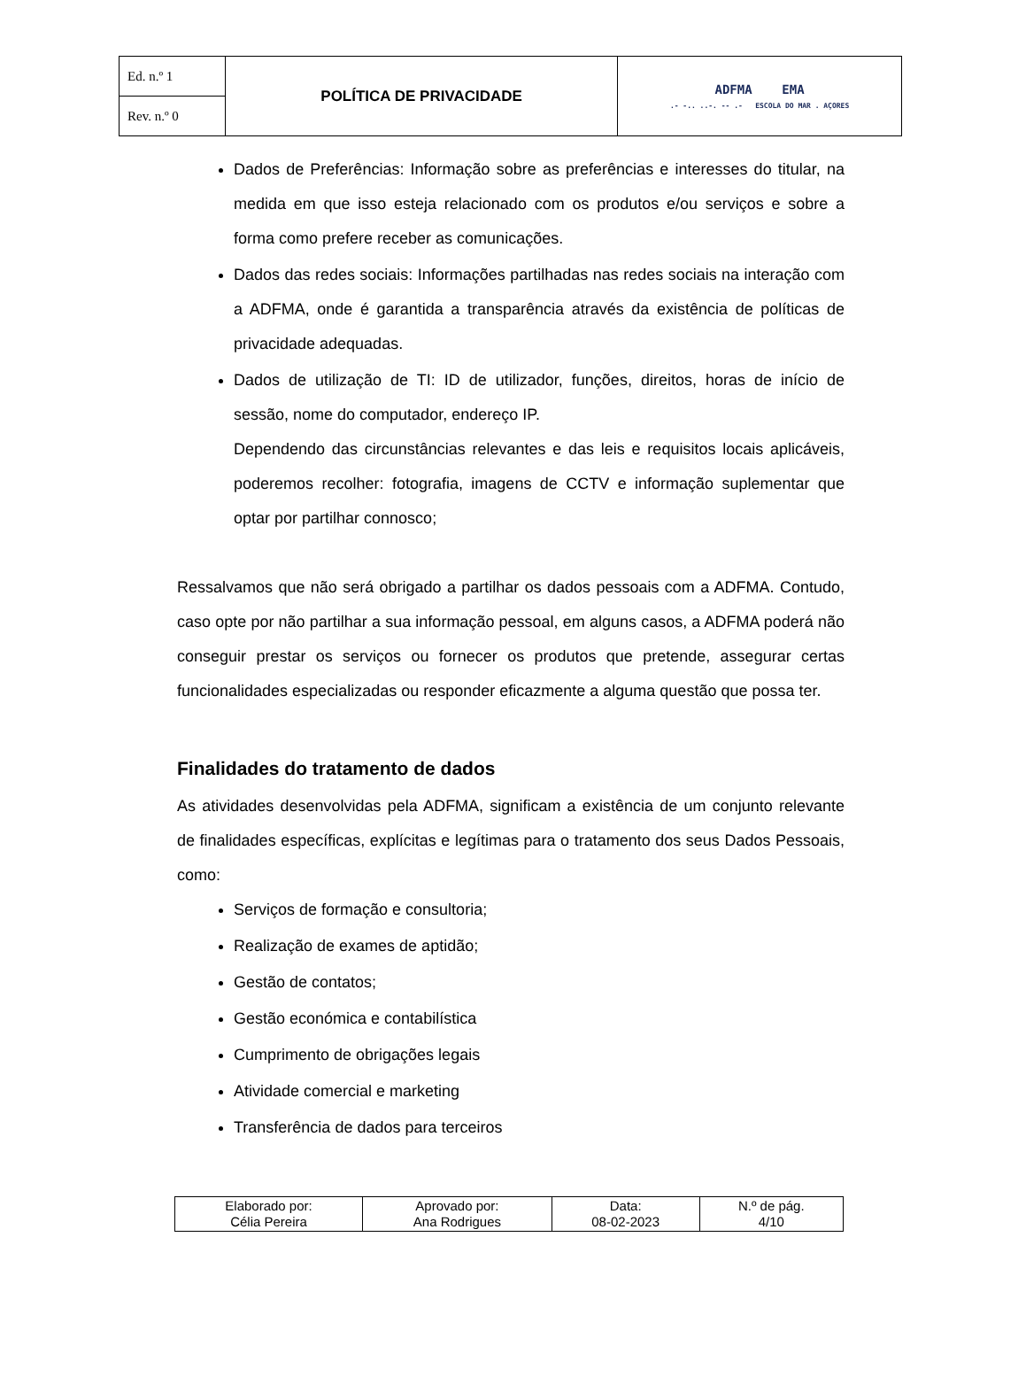| Ed. n.º 1 | POLÍTICA DE PRIVACIDADE | ADFMA EMA .- -.. ..-. -- .- ESCOLA DO MAR . AÇORES |
| Rev. n.º 0 | | |
Dados de Preferências: Informação sobre as preferências e interesses do titular, na medida em que isso esteja relacionado com os produtos e/ou serviços e sobre a forma como prefere receber as comunicações.
Dados das redes sociais: Informações partilhadas nas redes sociais na interação com a ADFMA, onde é garantida a transparência através da existência de políticas de privacidade adequadas.
Dados de utilização de TI: ID de utilizador, funções, direitos, horas de início de sessão, nome do computador, endereço IP.
Dependendo das circunstâncias relevantes e das leis e requisitos locais aplicáveis, poderemos recolher: fotografia, imagens de CCTV e informação suplementar que optar por partilhar connosco;
Ressalvamos que não será obrigado a partilhar os dados pessoais com a ADFMA. Contudo, caso opte por não partilhar a sua informação pessoal, em alguns casos, a ADFMA poderá não conseguir prestar os serviços ou fornecer os produtos que pretende, assegurar certas funcionalidades especializadas ou responder eficazmente a alguma questão que possa ter.
Finalidades do tratamento de dados
As atividades desenvolvidas pela ADFMA, significam a existência de um conjunto relevante de finalidades específicas, explícitas e legítimas para o tratamento dos seus Dados Pessoais, como:
Serviços de formação e consultoria;
Realização de exames de aptidão;
Gestão de contatos;
Gestão económica e contabilística
Cumprimento de obrigações legais
Atividade comercial e marketing
Transferência de dados para terceiros
| Elaborado por: Célia Pereira | Aprovado por: Ana Rodrigues | Data: 08-02-2023 | N.º de pág. 4/10 |